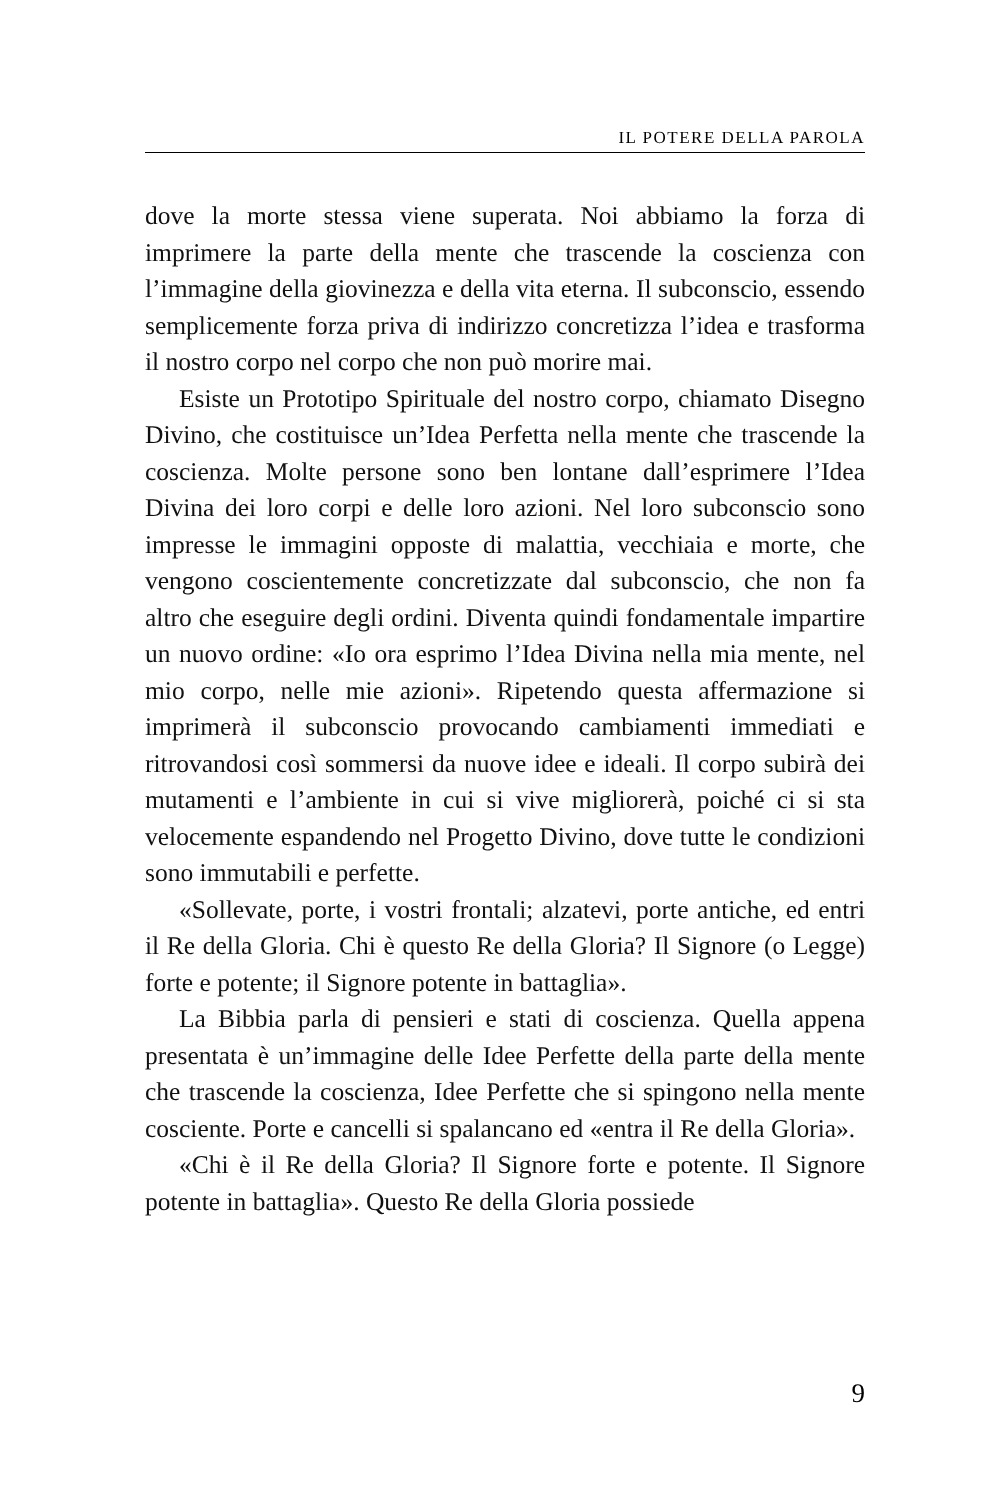IL POTERE DELLA PAROLA
dove la morte stessa viene superata. Noi abbiamo la forza di imprimere la parte della mente che trascende la coscienza con l’immagine della giovinezza e della vita eterna. Il subconscio, essendo semplicemente forza priva di indirizzo concretizza l’idea e trasforma il nostro corpo nel corpo che non può morire mai.
Esiste un Prototipo Spirituale del nostro corpo, chiamato Disegno Divino, che costituisce un’Idea Perfetta nella mente che trascende la coscienza. Molte persone sono ben lontane dall’esprimere l’Idea Divina dei loro corpi e delle loro azioni. Nel loro subconscio sono impresse le immagini opposte di malattia, vecchiaia e morte, che vengono coscientemente concretizzate dal subconscio, che non fa altro che eseguire degli ordini. Diventa quindi fondamentale impartire un nuovo ordine: «Io ora esprimo l’Idea Divina nella mia mente, nel mio corpo, nelle mie azioni». Ripetendo questa affermazione si imprimerà il subconscio provocando cambiamenti immediati e ritrovandosi così sommersi da nuove idee e ideali. Il corpo subirà dei mutamenti e l’ambiente in cui si vive migliorerà, poiché ci si sta velocemente espandendo nel Progetto Divino, dove tutte le condizioni sono immutabili e perfette.
«Sollevate, porte, i vostri frontali; alzatevi, porte antiche, ed entri il Re della Gloria. Chi è questo Re della Gloria? Il Signore (o Legge) forte e potente; il Signore potente in battaglia».
La Bibbia parla di pensieri e stati di coscienza. Quella appena presentata è un’immagine delle Idee Perfette della parte della mente che trascende la coscienza, Idee Perfette che si spingono nella mente cosciente. Porte e cancelli si spalancano ed «entra il Re della Gloria».
«Chi è il Re della Gloria? Il Signore forte e potente. Il Signore potente in battaglia». Questo Re della Gloria possiede
9